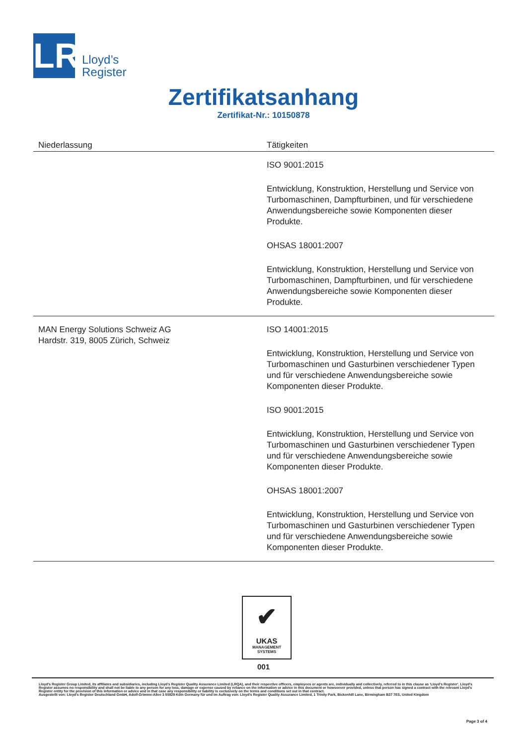LR
Lloyd’s
Register
Zertifikatsanhang
Zertifikat-Nr.: 10150878
| Niederlassung | Tätigkeiten |
| --- | --- |
| | ISO 9001:2015 Entwicklung, Konstruktion, Herstellung und Service von Turbomaschinen, Dampfturbinen, und für verschiedene Anwendungsbereiche sowie Komponenten dieser Produkte. OHSAS 18001:2007 Entwicklung, Konstruktion, Herstellung und Service von Turbomaschinen, Dampfturbinen, und für verschiedene Anwendungsbereiche sowie Komponenten dieser Produkte. |
| MAN Energy Solutions Schweiz AG Hardstr. 319, 8005 Zürich, Schweiz | ISO 14001:2015 Entwicklung, Konstruktion, Herstellung und Service von Turbomaschinen und Gasturbinen verschiedener Typen und für verschiedene Anwendungsbereiche sowie Komponenten dieser Produkte. ISO 9001:2015 Entwicklung, Konstruktion, Herstellung und Service von Turbomaschinen und Gasturbinen verschiedener Typen und für verschiedene Anwendungsbereiche sowie Komponenten dieser Produkte. OHSAS 18001:2007 Entwicklung, Konstruktion, Herstellung und Service von Turbomaschinen und Gasturbinen verschiedener Typen und für verschiedene Anwendungsbereiche sowie Komponenten dieser Produkte. |
✔
UKAS
MANAGEMENT
SYSTEMS
001
Lloyd's Register Group Limited, its affiliates and subsidiaries, including Lloyd's Register Quality Assurance Limited (LRQA), and their respective officers, employees or agents are, individually and collectively, referred to in this clause as 'Lloyd's Register'. Lloyd's Register assumes no responsibility and shall not be liable to any person for any loss, damage or expense caused by reliance on the information or advice in this document or howsoever provided, unless that person has signed a contract with the relevant Lloyd's Register entity for the provision of this information or advice and in that case any responsibility or liability is exclusively on the terms and conditions set out in that contract.
Ausgestellt von: Lloyd's Register Deutschland GmbH, Adolf-Grimme-Allee 3 50829 Köln Germany für und im Auftrag von: Lloyd's Register Quality Assurance Limited, 1 Trinity Park, Bickenhill Lane, Birmingham B37 7ES, United Kingdom
Page 3 of 4